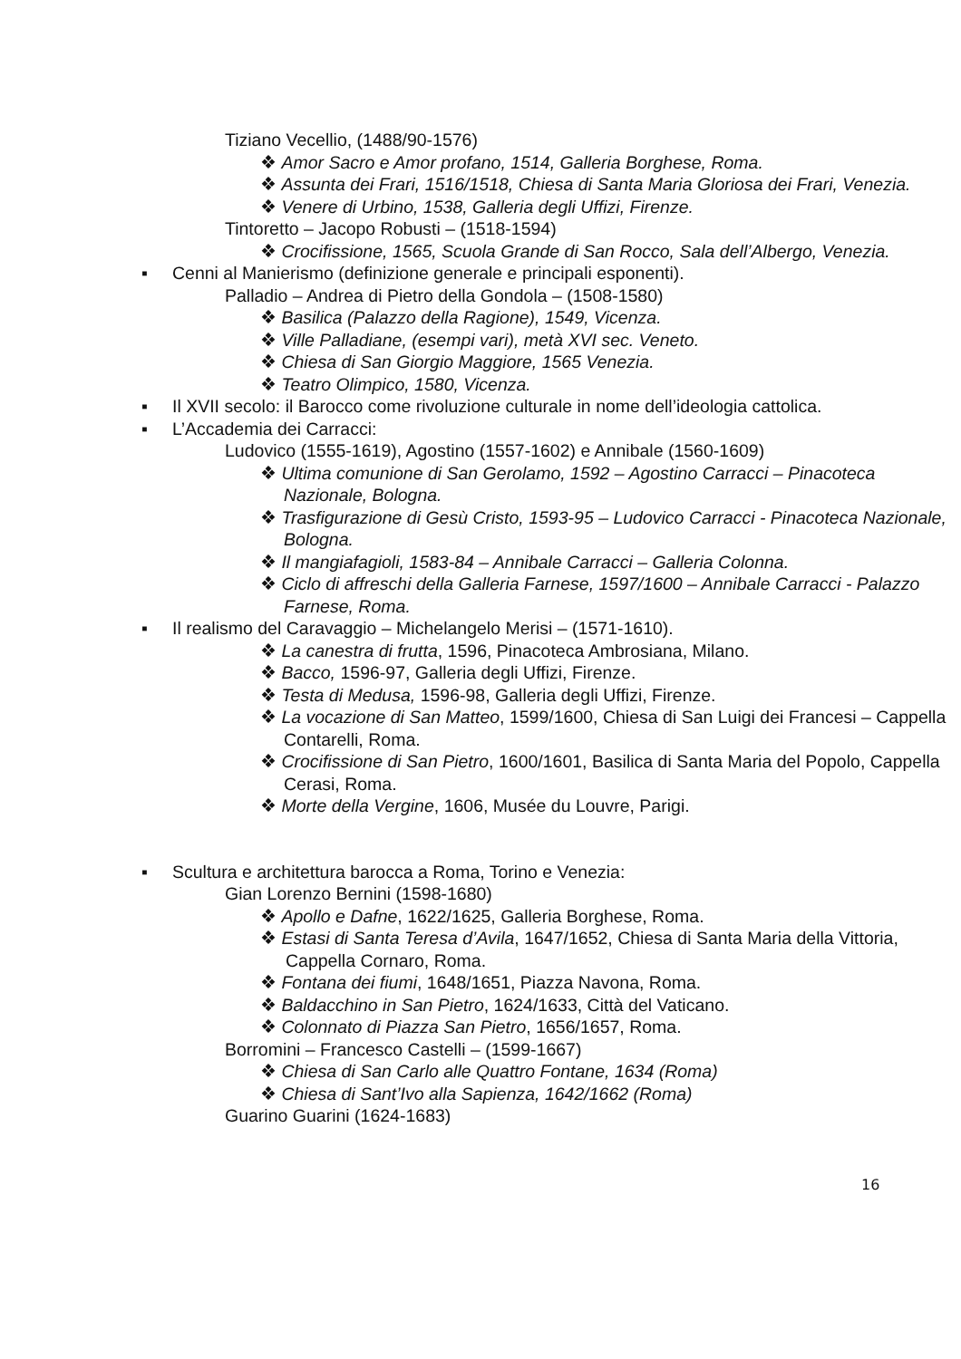Tiziano Vecellio, (1488/90-1576)
❖ Amor Sacro e Amor profano, 1514, Galleria Borghese, Roma.
❖ Assunta dei Frari, 1516/1518, Chiesa di Santa Maria Gloriosa dei Frari, Venezia.
❖ Venere di Urbino, 1538, Galleria degli Uffizi, Firenze.
Tintoretto – Jacopo Robusti – (1518-1594)
❖ Crocifissione, 1565, Scuola Grande di San Rocco, Sala dell’Albergo, Venezia.
▪ Cenni al Manierismo (definizione generale e principali esponenti).
Palladio – Andrea di Pietro della Gondola – (1508-1580)
❖ Basilica (Palazzo della Ragione), 1549, Vicenza.
❖ Ville Palladiane, (esempi vari), metà XVI sec. Veneto.
❖ Chiesa di San Giorgio Maggiore, 1565 Venezia.
❖ Teatro Olimpico, 1580, Vicenza.
▪ Il XVII secolo: il Barocco come rivoluzione culturale in nome dell’ideologia cattolica.
▪ L’Accademia dei Carracci:
Ludovico (1555-1619), Agostino (1557-1602) e Annibale (1560-1609)
❖ Ultima comunione di San Gerolamo, 1592 – Agostino Carracci – Pinacoteca Nazionale, Bologna.
❖ Trasfigurazione di Gesù Cristo, 1593-95 – Ludovico Carracci - Pinacoteca Nazionale, Bologna.
❖ Il mangiafagioli, 1583-84 – Annibale Carracci – Galleria Colonna.
❖ Ciclo di affreschi della Galleria Farnese, 1597/1600 – Annibale Carracci - Palazzo Farnese, Roma.
▪ Il realismo del Caravaggio – Michelangelo Merisi – (1571-1610).
❖ La canestra di frutta, 1596, Pinacoteca Ambrosiana, Milano.
❖ Bacco, 1596-97, Galleria degli Uffizi, Firenze.
❖ Testa di Medusa, 1596-98, Galleria degli Uffizi, Firenze.
❖ La vocazione di San Matteo, 1599/1600, Chiesa di San Luigi dei Francesi – Cappella Contarelli, Roma.
❖ Crocifissione di San Pietro, 1600/1601, Basilica di Santa Maria del Popolo, Cappella Cerasi, Roma.
❖ Morte della Vergine, 1606, Musée du Louvre, Parigi.
▪ Scultura e architettura barocca a Roma, Torino e Venezia:
Gian Lorenzo Bernini (1598-1680)
❖ Apollo e Dafne, 1622/1625, Galleria Borghese, Roma.
❖ Estasi di Santa Teresa d’Avila, 1647/1652, Chiesa di Santa Maria della Vittoria, Cappella Cornaro, Roma.
❖ Fontana dei fiumi, 1648/1651, Piazza Navona, Roma.
❖ Baldacchino in San Pietro, 1624/1633, Città del Vaticano.
❖ Colonnato di Piazza San Pietro, 1656/1657, Roma.
Borromini – Francesco Castelli – (1599-1667)
❖ Chiesa di San Carlo alle Quattro Fontane, 1634 (Roma)
❖ Chiesa di Sant’Ivo alla Sapienza, 1642/1662 (Roma)
Guarino Guarini (1624-1683)
16